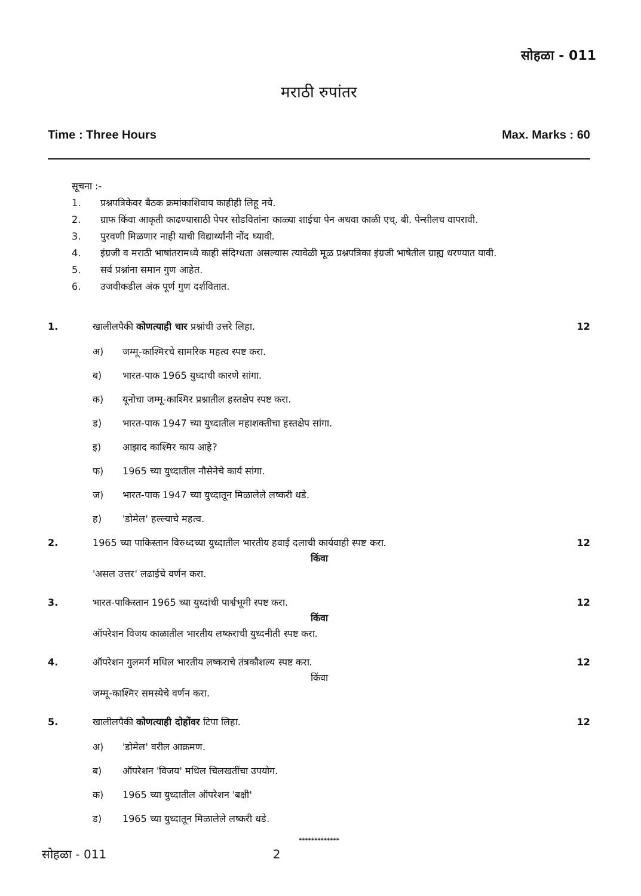सोहळा - 011
मराठी रुपांतर
Time : Three Hours Max. Marks : 60
सूचना :-
1. प्रश्नपत्रिकेवर बैठक क्रमांकाशिवाय काहीही लिहू नये.
2. ग्राफ किंवा आकृती काढण्यासाठी पेपर सोडवितांना काळ्या शाईचा पेन अथवा काळी एच्. बी. पेन्सीलच वापरावी.
3. पुरवणी मिळणार नाही याची विद्यार्थ्यांनी नोंद घ्यावी.
4. इंग्रजी व मराठी भाषांतरामध्ये काही संदिग्धता असल्यास त्यावेळी मूळ प्रश्नपत्रिका इंग्रजी भाषेतील ग्राह्य धरण्यात यावी.
5. सर्व प्रश्नांना समान गुण आहेत.
6. उजवीकडील अंक पूर्ण गुण दर्शवितात.
1. खालीलपैकी कोणत्याही चार प्रश्नांची उत्तरे लिहा.
12
अ) जम्मू-काश्मिरचे सामरिक महत्व स्पष्ट करा.
ब) भारत-पाक 1965 युध्दाची कारणे सांगा.
क) यूनोचा जम्मू-काश्मिर प्रश्नातील हस्तक्षेप स्पष्ट करा.
ड) भारत-पाक 1947 च्या युध्दातील महाशक्तीचा हस्तक्षेप सांगा.
इ) आझाद काश्मिर काय आहे?
फ) 1965 च्या युध्दातील नौसेनेचे कार्य सांगा.
ज) भारत-पाक 1947 च्या युध्दातून मिळालेले लष्करी धडे.
ह) 'डोमेल' हल्ल्याचे महत्व.
2. 1965 च्या पाकिस्तान विरुध्दच्या युध्दातील भारतीय हवाई दलाची कार्यवाही स्पष्ट करा.
12
किंवा
'असल उत्तर' लढाईचे वर्णन करा.
3. भारत-पाकिस्तान 1965 च्या युध्दांची पार्श्वभूमी स्पष्ट करा.
12
किंवा
ऑपरेशन विजय काळातील भारतीय लष्कराची युध्दनीती स्पष्ट करा.
4. ऑपरेशन गुलमर्ग मधिल भारतीय लष्कराचे तंत्रकौशल्य स्पष्ट करा.
12
किंवा
जम्मू-काश्मिर समस्येचे वर्णन करा.
5. खालीलपैकी कोणत्याही दोहोंवर टिपा लिहा.
12
अ) 'डोमेल' वरील आक्रमण.
ब) ऑपरेशन 'विजय' मधिल चिलखतींचा उपयोग.
क) 1965 च्या युध्दातील ऑपरेशन 'बक्षी'
ड) 1965 च्या युध्दातून मिळालेले लष्करी धडे.
*************
सोहळा - 011 2